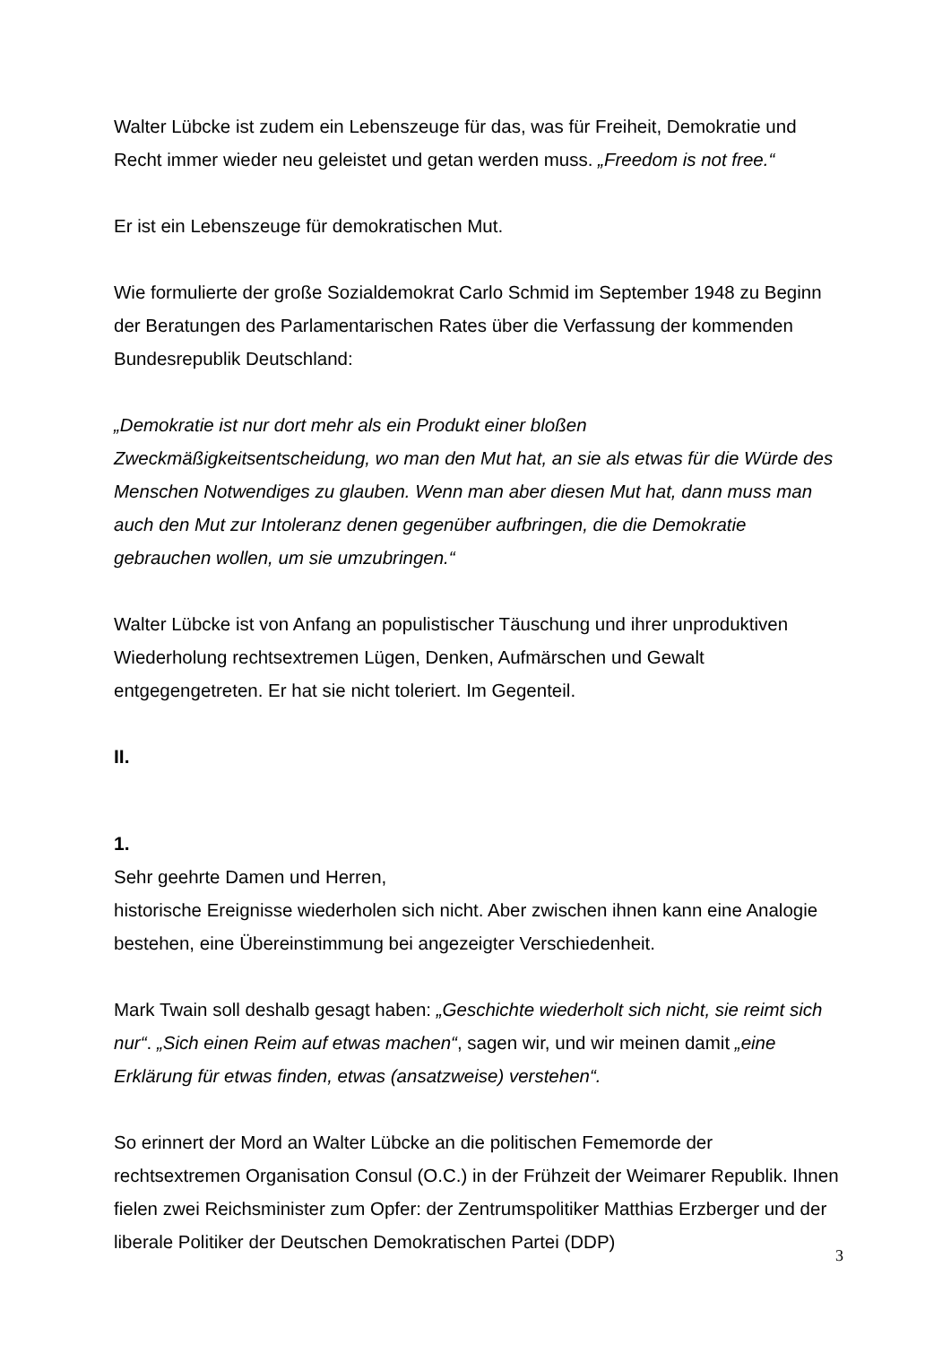Walter Lübcke ist zudem ein Lebenszeuge für das, was für Freiheit, Demokratie und Recht immer wieder neu geleistet und getan werden muss. „Freedom is not free.“
Er ist ein Lebenszeuge für demokratischen Mut.
Wie formulierte der große Sozialdemokrat Carlo Schmid im September 1948 zu Beginn der Beratungen des Parlamentarischen Rates über die Verfassung der kommenden Bundesrepublik Deutschland:
„Demokratie ist nur dort mehr als ein Produkt einer bloßen Zweckmäßigkeitsentscheidung, wo man den Mut hat, an sie als etwas für die Würde des Menschen Notwendiges zu glauben. Wenn man aber diesen Mut hat, dann muss man auch den Mut zur Intoleranz denen gegenüber aufbringen, die die Demokratie gebrauchen wollen, um sie umzubringen.“
Walter Lübcke ist von Anfang an populistischer Täuschung und ihrer unproduktiven Wiederholung rechtsextremen Lügen, Denken, Aufmärschen und Gewalt entgegengetreten. Er hat sie nicht toleriert. Im Gegenteil.
II.
1.
Sehr geehrte Damen und Herren,
historische Ereignisse wiederholen sich nicht. Aber zwischen ihnen kann eine Analogie bestehen, eine Übereinstimmung bei angezeigter Verschiedenheit.
Mark Twain soll deshalb gesagt haben: „Geschichte wiederholt sich nicht, sie reimt sich nur“. „Sich einen Reim auf etwas machen“, sagen wir, und wir meinen damit „eine Erklärung für etwas finden, etwas (ansatzweise) verstehen“.
So erinnert der Mord an Walter Lübcke an die politischen Fememorde der rechtsextremen Organisation Consul (O.C.) in der Frühzeit der Weimarer Republik. Ihnen fielen zwei Reichsminister zum Opfer: der Zentrumspolitiker Matthias Erzberger und der liberale Politiker der Deutschen Demokratischen Partei (DDP)
3